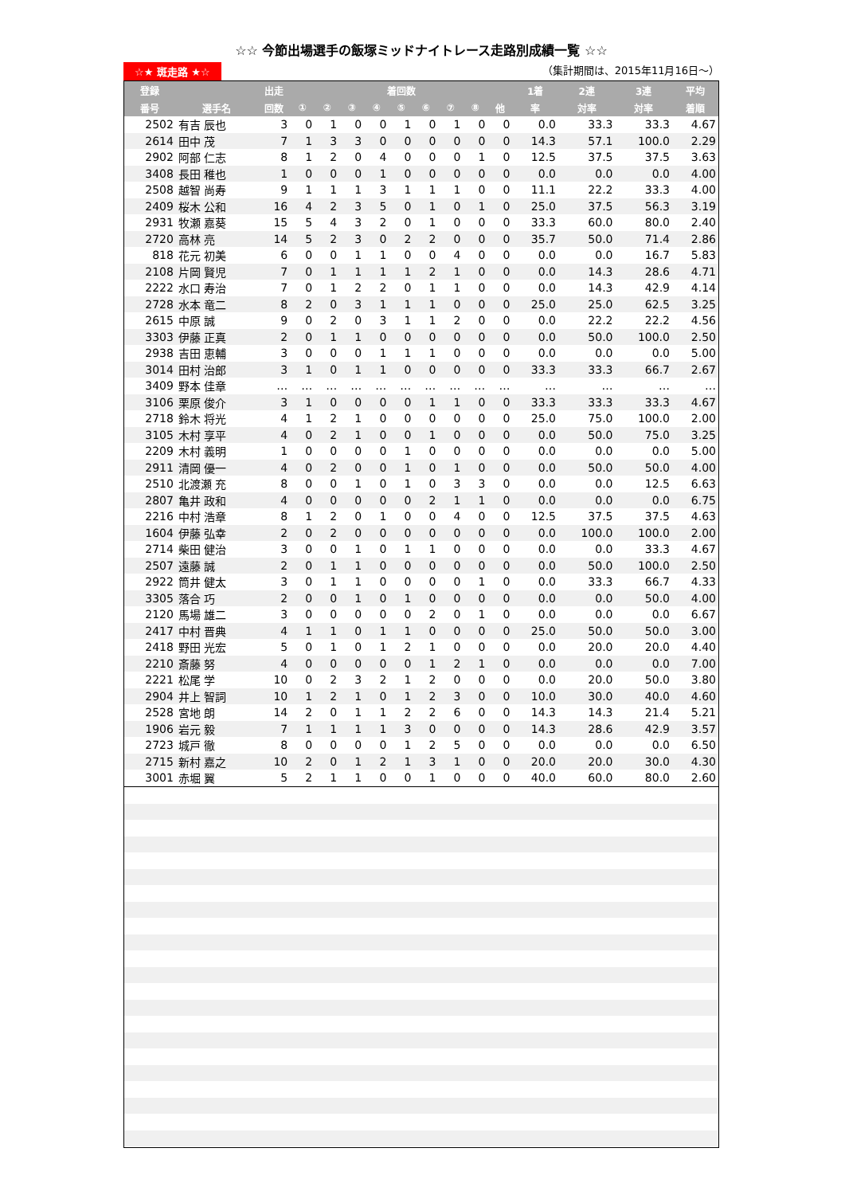☆☆ 今節出場選手の飯塚ミッドナイトレース走路別成績一覧 ☆☆
☆★ 斑走路 ★☆ （集計期間は、2015年11月16日～）
| 登録 | | 出走 | 着回数 | | | | | | | | | 1着 | 2連 | 3連 | 平均 |
| --- | --- | --- | --- | --- | --- | --- | --- | --- | --- | --- | --- | --- | --- | --- | --- |
| 番号 | 選手名 | 回数 | ① | ② | ③ | ④ | ⑤ | ⑥ | ⑦ | ⑧ | 他 | 率 | 対率 | 対率 | 着順 |
| 2502 | 有吉 辰也 | 3 | 0 | 1 | 0 | 0 | 1 | 0 | 1 | 0 | 0 | 0.0 | 33.3 | 33.3 | 4.67 |
| 2614 | 田中 茂 | 7 | 1 | 3 | 3 | 0 | 0 | 0 | 0 | 0 | 0 | 14.3 | 57.1 | 100.0 | 2.29 |
| 2902 | 阿部 仁志 | 8 | 1 | 2 | 0 | 4 | 0 | 0 | 0 | 1 | 0 | 12.5 | 37.5 | 37.5 | 3.63 |
| 3408 | 長田 稚也 | 1 | 0 | 0 | 0 | 1 | 0 | 0 | 0 | 0 | 0 | 0.0 | 0.0 | 0.0 | 4.00 |
| 2508 | 越智 尚寿 | 9 | 1 | 1 | 1 | 3 | 1 | 1 | 1 | 0 | 0 | 11.1 | 22.2 | 33.3 | 4.00 |
| 2409 | 桜木 公和 | 16 | 4 | 2 | 3 | 5 | 0 | 1 | 0 | 1 | 0 | 25.0 | 37.5 | 56.3 | 3.19 |
| 2931 | 牧瀬 嘉葵 | 15 | 5 | 4 | 3 | 2 | 0 | 1 | 0 | 0 | 0 | 33.3 | 60.0 | 80.0 | 2.40 |
| 2720 | 高林 亮 | 14 | 5 | 2 | 3 | 0 | 2 | 2 | 0 | 0 | 0 | 35.7 | 50.0 | 71.4 | 2.86 |
| 818 | 花元 初美 | 6 | 0 | 0 | 1 | 1 | 0 | 0 | 4 | 0 | 0 | 0.0 | 0.0 | 16.7 | 5.83 |
| 2108 | 片岡 賢児 | 7 | 0 | 1 | 1 | 1 | 1 | 2 | 1 | 0 | 0 | 0.0 | 14.3 | 28.6 | 4.71 |
| 2222 | 水口 寿治 | 7 | 0 | 1 | 2 | 2 | 0 | 1 | 1 | 0 | 0 | 0.0 | 14.3 | 42.9 | 4.14 |
| 2728 | 水本 竜二 | 8 | 2 | 0 | 3 | 1 | 1 | 1 | 0 | 0 | 0 | 25.0 | 25.0 | 62.5 | 3.25 |
| 2615 | 中原 誠 | 9 | 0 | 2 | 0 | 3 | 1 | 1 | 2 | 0 | 0 | 0.0 | 22.2 | 22.2 | 4.56 |
| 3303 | 伊藤 正真 | 2 | 0 | 1 | 1 | 0 | 0 | 0 | 0 | 0 | 0 | 0.0 | 50.0 | 100.0 | 2.50 |
| 2938 | 吉田 恵輔 | 3 | 0 | 0 | 0 | 1 | 1 | 1 | 0 | 0 | 0 | 0.0 | 0.0 | 0.0 | 5.00 |
| 3014 | 田村 治郎 | 3 | 1 | 0 | 1 | 1 | 0 | 0 | 0 | 0 | 0 | 33.3 | 33.3 | 66.7 | 2.67 |
| 3409 | 野本 佳章 | … | … | … | … | … | … | … | … | … | … | … | … | … | … |
| 3106 | 栗原 俊介 | 3 | 1 | 0 | 0 | 0 | 0 | 1 | 1 | 0 | 0 | 33.3 | 33.3 | 33.3 | 4.67 |
| 2718 | 鈴木 将光 | 4 | 1 | 2 | 1 | 0 | 0 | 0 | 0 | 0 | 0 | 25.0 | 75.0 | 100.0 | 2.00 |
| 3105 | 木村 享平 | 4 | 0 | 2 | 1 | 0 | 0 | 1 | 0 | 0 | 0 | 0.0 | 50.0 | 75.0 | 3.25 |
| 2209 | 木村 義明 | 1 | 0 | 0 | 0 | 0 | 1 | 0 | 0 | 0 | 0 | 0.0 | 0.0 | 0.0 | 5.00 |
| 2911 | 清岡 優一 | 4 | 0 | 2 | 0 | 0 | 1 | 0 | 1 | 0 | 0 | 0.0 | 50.0 | 50.0 | 4.00 |
| 2510 | 北渡瀬 充 | 8 | 0 | 0 | 1 | 0 | 1 | 0 | 3 | 3 | 0 | 0.0 | 0.0 | 12.5 | 6.63 |
| 2807 | 亀井 政和 | 4 | 0 | 0 | 0 | 0 | 0 | 2 | 1 | 1 | 0 | 0.0 | 0.0 | 0.0 | 6.75 |
| 2216 | 中村 浩章 | 8 | 1 | 2 | 0 | 1 | 0 | 0 | 4 | 0 | 0 | 12.5 | 37.5 | 37.5 | 4.63 |
| 1604 | 伊藤 弘幸 | 2 | 0 | 2 | 0 | 0 | 0 | 0 | 0 | 0 | 0 | 0.0 | 100.0 | 100.0 | 2.00 |
| 2714 | 柴田 健治 | 3 | 0 | 0 | 1 | 0 | 1 | 1 | 0 | 0 | 0 | 0.0 | 0.0 | 33.3 | 4.67 |
| 2507 | 遠藤 誠 | 2 | 0 | 1 | 1 | 0 | 0 | 0 | 0 | 0 | 0 | 0.0 | 50.0 | 100.0 | 2.50 |
| 2922 | 筒井 健太 | 3 | 0 | 1 | 1 | 0 | 0 | 0 | 0 | 1 | 0 | 0.0 | 33.3 | 66.7 | 4.33 |
| 3305 | 落合 巧 | 2 | 0 | 0 | 1 | 0 | 1 | 0 | 0 | 0 | 0 | 0.0 | 0.0 | 50.0 | 4.00 |
| 2120 | 馬場 雄二 | 3 | 0 | 0 | 0 | 0 | 0 | 2 | 0 | 1 | 0 | 0.0 | 0.0 | 0.0 | 6.67 |
| 2417 | 中村 晋典 | 4 | 1 | 1 | 0 | 1 | 1 | 0 | 0 | 0 | 0 | 25.0 | 50.0 | 50.0 | 3.00 |
| 2418 | 野田 光宏 | 5 | 0 | 1 | 0 | 1 | 2 | 1 | 0 | 0 | 0 | 0.0 | 20.0 | 20.0 | 4.40 |
| 2210 | 斎藤 努 | 4 | 0 | 0 | 0 | 0 | 0 | 1 | 2 | 1 | 0 | 0.0 | 0.0 | 0.0 | 7.00 |
| 2221 | 松尾 学 | 10 | 0 | 2 | 3 | 2 | 1 | 2 | 0 | 0 | 0 | 0.0 | 20.0 | 50.0 | 3.80 |
| 2904 | 井上 智詞 | 10 | 1 | 2 | 1 | 0 | 1 | 2 | 3 | 0 | 0 | 10.0 | 30.0 | 40.0 | 4.60 |
| 2528 | 宮地 朗 | 14 | 2 | 0 | 1 | 1 | 2 | 2 | 6 | 0 | 0 | 14.3 | 14.3 | 21.4 | 5.21 |
| 1906 | 岩元 毅 | 7 | 1 | 1 | 1 | 1 | 3 | 0 | 0 | 0 | 0 | 14.3 | 28.6 | 42.9 | 3.57 |
| 2723 | 城戸 徹 | 8 | 0 | 0 | 0 | 0 | 1 | 2 | 5 | 0 | 0 | 0.0 | 0.0 | 0.0 | 6.50 |
| 2715 | 新村 嘉之 | 10 | 2 | 0 | 1 | 2 | 1 | 3 | 1 | 0 | 0 | 20.0 | 20.0 | 30.0 | 4.30 |
| 3001 | 赤堀 翼 | 5 | 2 | 1 | 1 | 0 | 0 | 1 | 0 | 0 | 0 | 40.0 | 60.0 | 80.0 | 2.60 |